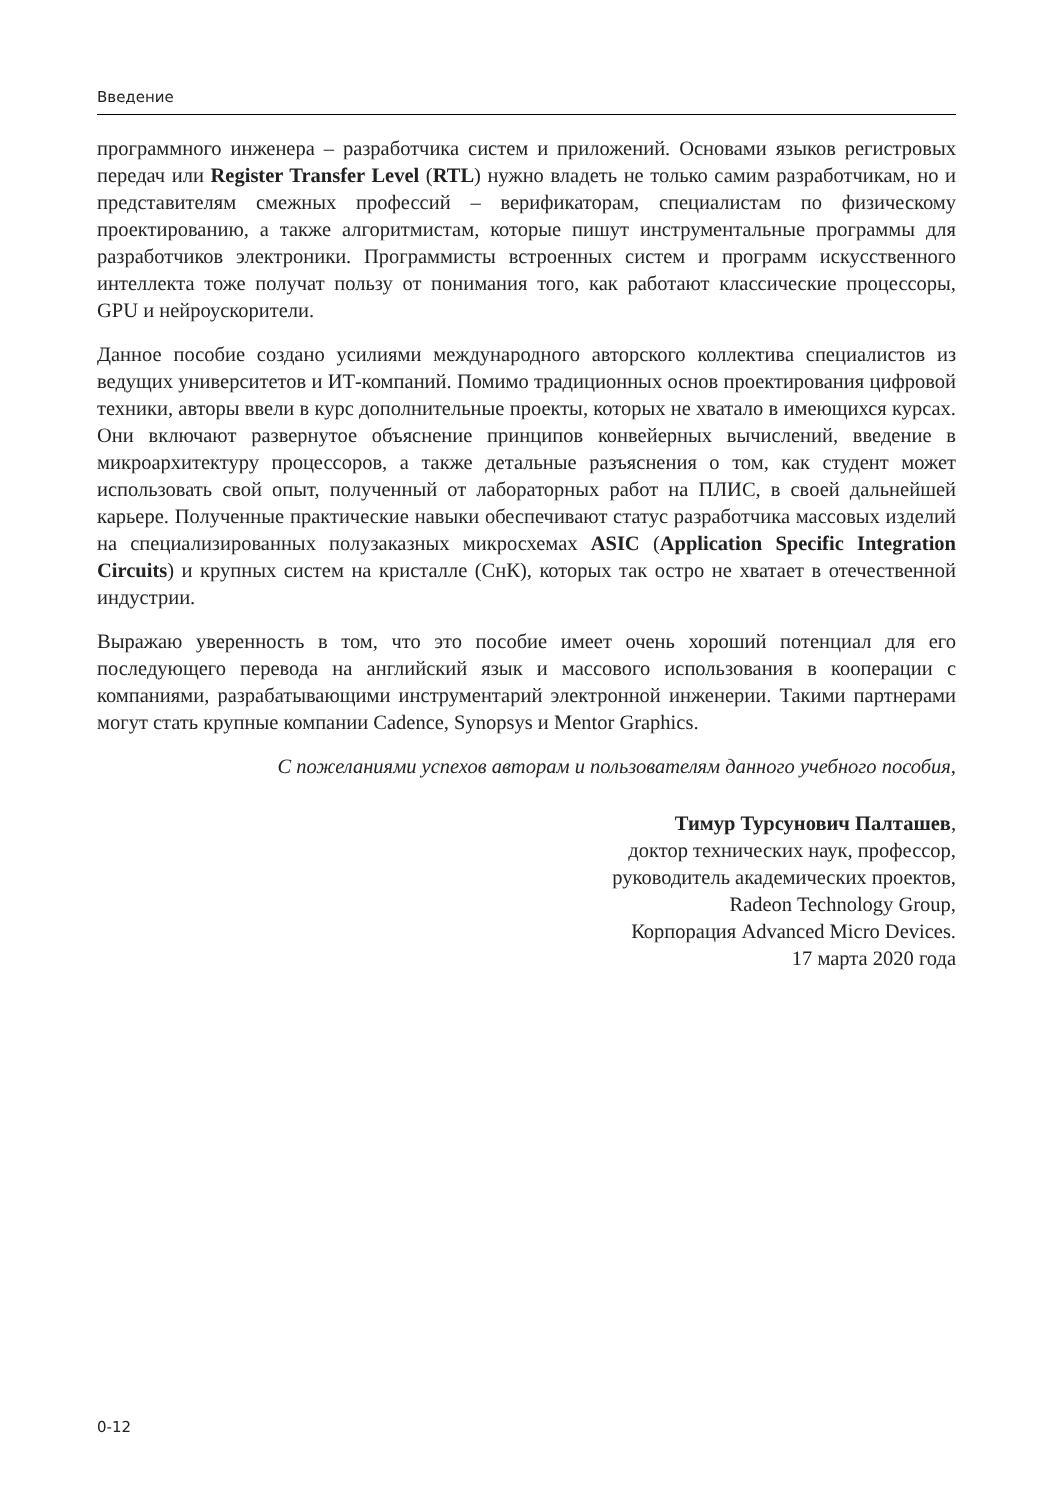Введение
программного инженера – разработчика систем и приложений. Основами языков регистровых передач или Register Transfer Level (RTL) нужно владеть не только самим разработчикам, но и представителям смежных профессий – верификаторам, специалистам по физическому проектированию, а также алгоритмистам, которые пишут инструментальные программы для разработчиков электроники. Программисты встроенных систем и программ искусственного интеллекта тоже получат пользу от понимания того, как работают классические процессоры, GPU и нейроускорители.
Данное пособие создано усилиями международного авторского коллектива специалистов из ведущих университетов и ИТ-компаний. Помимо традиционных основ проектирования цифровой техники, авторы ввели в курс дополнительные проекты, которых не хватало в имеющихся курсах. Они включают развернутое объяснение принципов конвейерных вычислений, введение в микроархитектуру процессоров, а также детальные разъяснения о том, как студент может использовать свой опыт, полученный от лабораторных работ на ПЛИС, в своей дальнейшей карьере. Полученные практические навыки обеспечивают статус разработчика массовых изделий на специализированных полузаказных микросхемах ASIC (Application Specific Integration Circuits) и крупных систем на кристалле (СнК), которых так остро не хватает в отечественной индустрии.
Выражаю уверенность в том, что это пособие имеет очень хороший потенциал для его последующего перевода на английский язык и массового использования в кооперации с компаниями, разрабатывающими инструментарий электронной инженерии. Такими партнерами могут стать крупные компании Cadence, Synopsys и Mentor Graphics.
С пожеланиями успехов авторам и пользователям данного учебного пособия,
Тимур Турсунович Палташев,
доктор технических наук, профессор,
руководитель академических проектов,
Radeon Technology Group,
Корпорация Advanced Micro Devices.
17 марта 2020 года
0-12